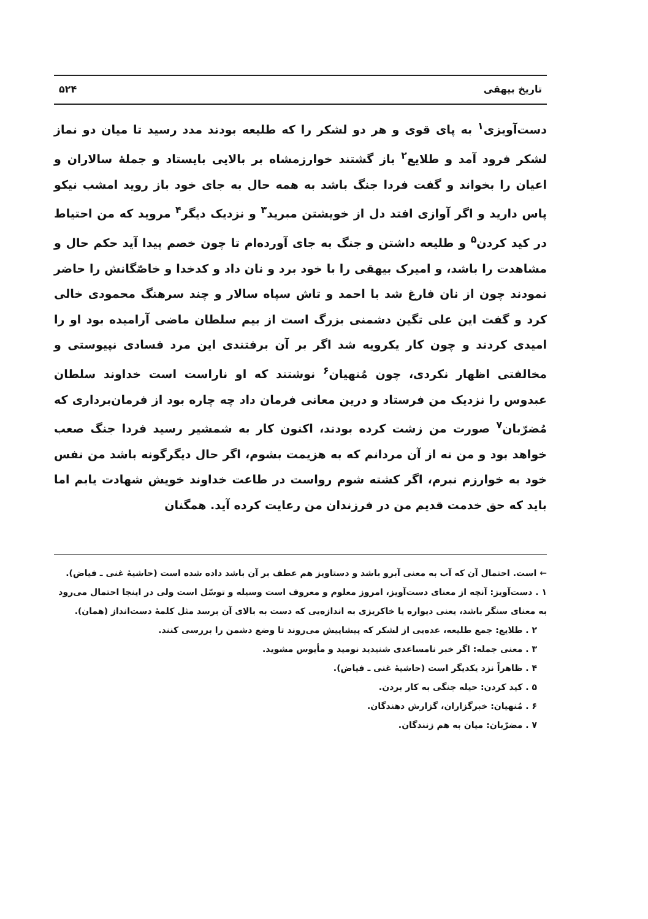تاریخ بیهقی ۵۲۴
دست‌آویزی<sup>۱</sup> به پای قوی و هر دو لشکر را که طلیعه بودند مدد رسید تا میان دو نماز لشکر فرود آمد و طلایع<sup>۲</sup> باز گشتند خوارزمشاه بر بالایی بایستاد و جملهٔ سالاران و اعیان را بخواند و گفت فردا جنگ باشد به همه حال به جای خود باز روید امشب نیکو پاس دارید و اگر آوازی افتد دل از خویشتن مبرید<sup>۳</sup> و نزدیک دیگر<sup>۴</sup> مروید که من احتیاط در کید کردن<sup>۵</sup> و طلیعه داشتن و جنگ به جای آورده‌ام تا چون خصم پیدا آید حکم حال و مشاهدت را باشد، و امیرک بیهقی را با خود برد و نان داد و کدخدا و خاصّگانش را حاضر نمودند چون از نان فارغ شد با احمد و تاش سپاه سالار و چند سرهنگ محمودی خالی کرد و گفت این علی تگین دشمنی بزرگ است از بیم سلطان ماضی آرامیده بود او را امیدی کردند و چون کار یکرویه شد اگر بر آن برفتندی این مرد فسادی نپیوستی و مخالفتی اظهار نکردی، چون مُنهیان<sup>۶</sup> نوشتند که او ناراست است خداوند سلطان عبدوس را نزدیک من فرستاد و درین معانی فرمان داد چه چاره بود از فرمان‌برداری که مُضرّبان<sup>۷</sup> صورت من زشت کرده بودند، اکنون کار به شمشیر رسید فردا جنگ صعب خواهد بود و من نه از آن مردانم که به هزیمت بشوم، اگر حال دیگرگونه باشد من نفس خود به خوارزم نبرم، اگر کشته شوم رواست در طاعت خداوند خویش شهادت یابم اما باید که حق خدمت قدیم من در فرزندان من رعایت کرده آید. همگنان
← است. احتمال آن که آب به معنی آبرو باشد و دستاویز هم عطف بر آن باشد داده شده است (حاشیهٔ غنی ـ فیاض).
۱ . دست‌آویز: آنچه از معنای دست‌آویز، امروز معلوم و معروف است وسیله و توسّل است ولی در اینجا احتمال می‌رود به معنای سنگر باشد، یعنی دیواره یا خاکریزی به اندازه‌یی که دست به بالای آن برسد مثل کلمهٔ دست‌انداز (همان).
۲ . طلایع: جمع طلیعه، عده‌یی از لشکر که پیشاپیش می‌روند تا وضع دشمن را بررسی کنند.
۳ . معنی جمله: اگر خبر نامساعدی شنیدید نومید و مأیوس مشوید.
۴ . ظاهراً نزد یکدیگر است (حاشیهٔ غنی ـ فیاض).
۵ . کید کردن: حیله جنگی به کار بردن.
۶ . مُنهیان: خبرگزاران، گزارش دهندگان.
۷ . مضرّبان: میان به هم زنندگان.